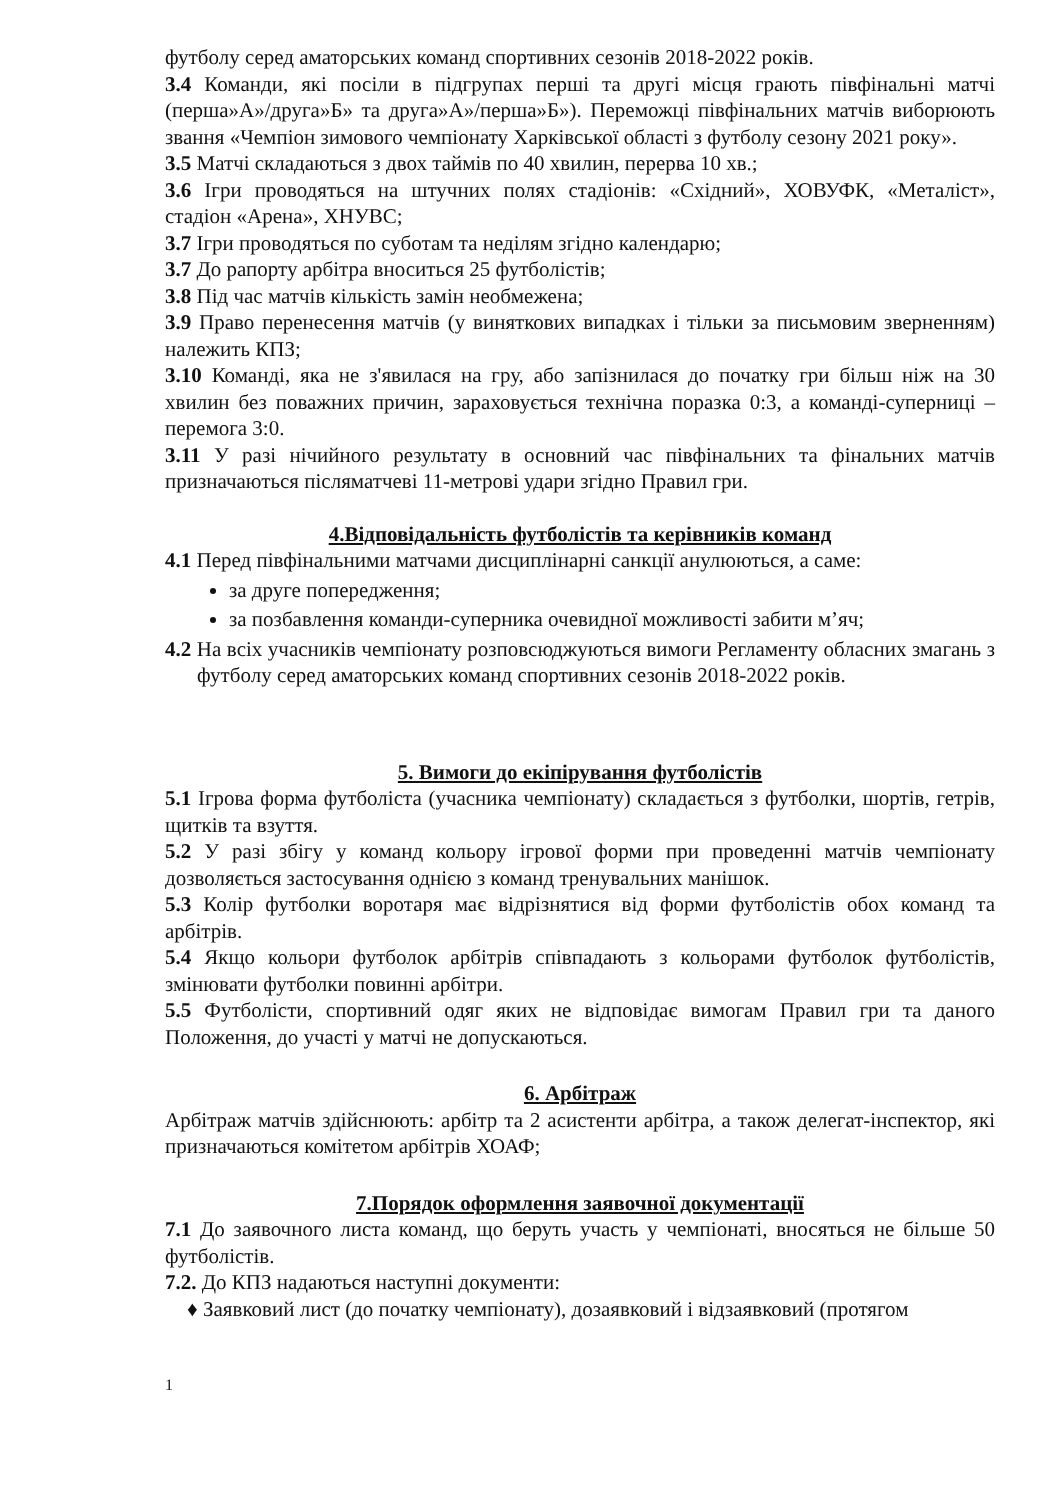футболу серед аматорських команд спортивних сезонів 2018-2022 років.
3.4 Команди, які посіли в підгрупах перші та другі місця грають півфінальні матчі (перша»А»/друга»Б» та друга»А»/перша»Б»). Переможці півфінальних матчів виборюють звання «Чемпіон зимового чемпіонату Харківської області з футболу сезону 2021 року».
3.5 Матчі складаються з двох таймів по 40 хвилин, перерва 10 хв.;
3.6 Ігри проводяться на штучних полях стадіонів: «Східний», ХОВУФК, «Металіст», стадіон «Арена», ХНУВС;
3.7 Ігри проводяться по суботам та неділям згідно календарю;
3.7 До рапорту арбітра вноситься 25 футболістів;
3.8 Під час матчів кількість замін необмежена;
3.9 Право перенесення матчів (у виняткових випадках і тільки за письмовим зверненням) належить КПЗ;
3.10 Команді, яка не з'явилася на гру, або запізнилася до початку гри більш ніж на 30 хвилин без поважних причин, зараховується технічна поразка 0:3, а команді-суперниці – перемога 3:0.
3.11 У разі нічийного результату в основний час півфінальних та фінальних матчів призначаються післяматчеві 11-метрові удари згідно Правил гри.
4.Відповідальність футболістів та керівників команд
4.1 Перед півфінальними матчами дисциплінарні санкції анулюються, а саме:
за друге попередження;
за позбавлення команди-суперника очевидної можливості забити м’яч;
4.2 На всіх учасників чемпіонату розповсюджуються вимоги Регламенту обласних змагань з футболу серед аматорських команд спортивних сезонів 2018-2022 років.
5. Вимоги до екіпірування футболістів
5.1 Ігрова форма футболіста (учасника чемпіонату) складається з футболки, шортів, гетрів, щитків та взуття.
5.2 У разі збігу у команд кольору ігрової форми при проведенні матчів чемпіонату дозволяється застосування однією з команд тренувальних манішок.
5.3 Колір футболки воротаря має відрізнятися від форми футболістів обох команд та арбітрів.
5.4 Якщо кольори футболок арбітрів співпадають з кольорами футболок футболістів, змінювати футболки повинні арбітри.
5.5 Футболісти, спортивний одяг яких не відповідає вимогам Правил гри та даного Положення, до участі у матчі не допускаються.
6. Арбітраж
Арбітраж матчів здійснюють: арбітр та 2 асистенти арбітра, а також делегат-інспектор, які призначаються комітетом арбітрів ХОАФ;
7.Порядок оформлення заявочної документації
7.1 До заявочного листа команд, що беруть участь у чемпіонаті, вносяться не більше 50 футболістів.
7.2. До КПЗ надаються наступні документи:
♦ Заявковий лист (до початку чемпіонату), дозаявковий і відзаявковий (протягом
1